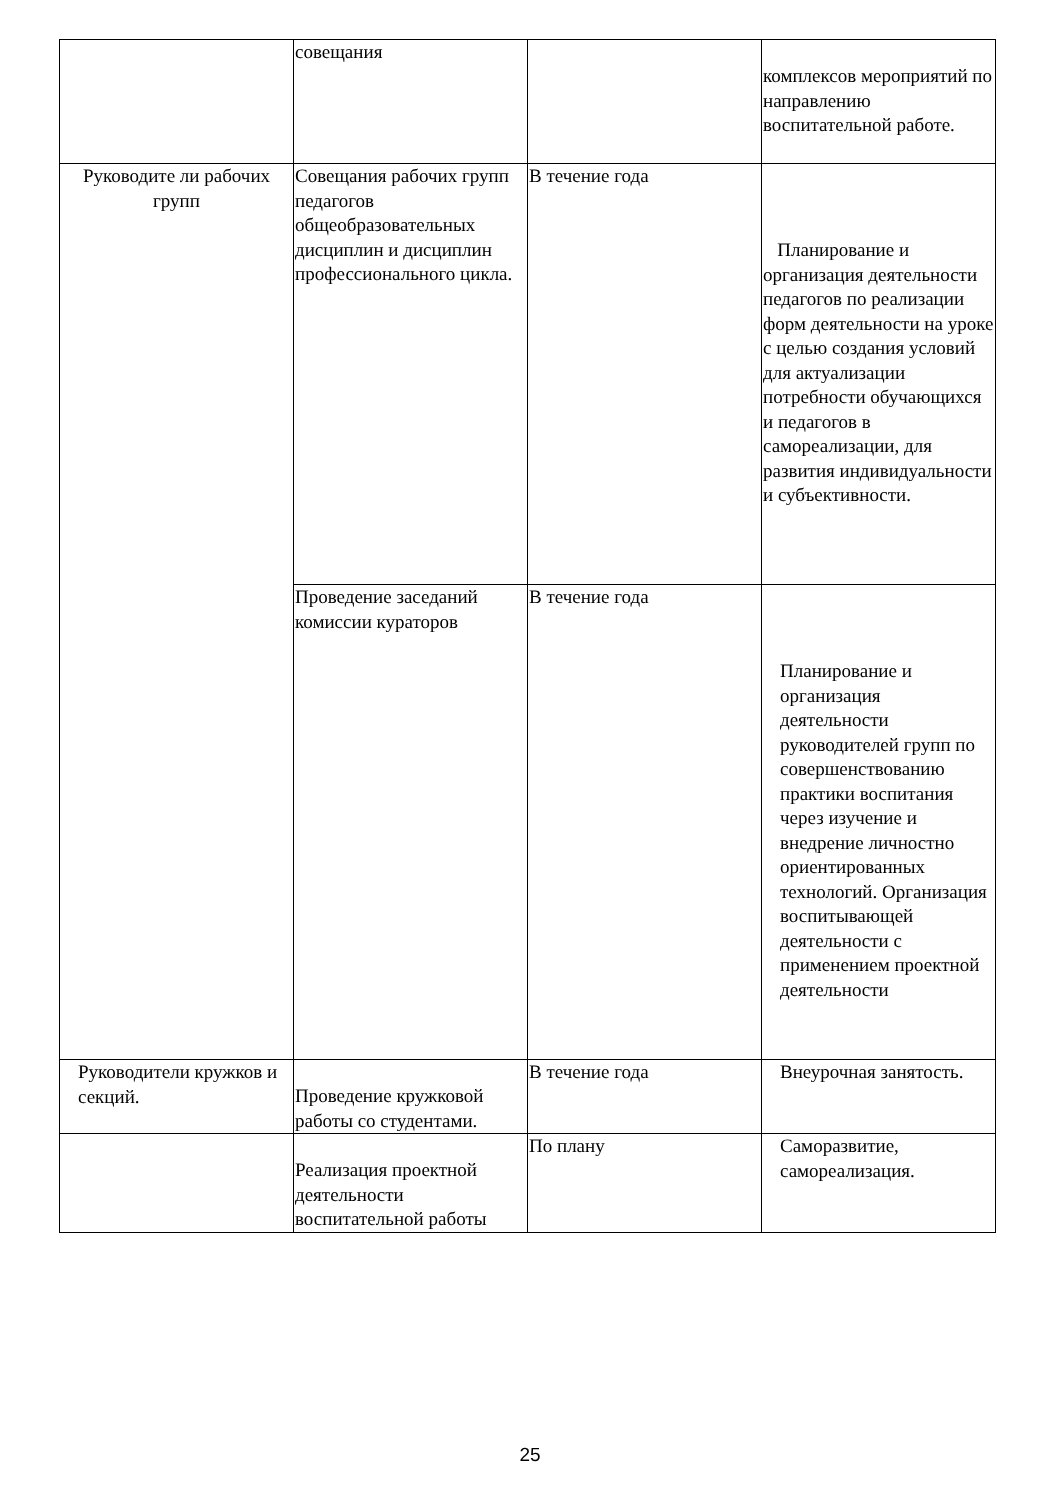| | совещания | | комплексов мероприятий по направлению воспитательной работе. |
| Руководите ли рабочих групп | Совещания рабочих групп педагогов общеобразовательных дисциплин и дисциплин профессионального цикла. | В течение года | Планирование и организация деятельности педагогов по реализации форм деятельности на уроке с целью создания условий для актуализации потребности обучающихся и педагогов в самореализации, для развития индивидуальности и субъективности. |
| | Проведение заседаний комиссии кураторов | В течение года | Планирование и организация деятельности руководителей групп по совершенствованию практики воспитания через изучение и внедрение личностно ориентированных технологий. Организация воспитывающей деятельности с применением проектной деятельности |
| Руководители кружков и секций. | Проведение кружковой работы со студентами. | В течение года | Внеурочная занятость. |
| | Реализация проектной деятельности воспитательной работы | По плану | Саморазвитие, самореализация. |
25